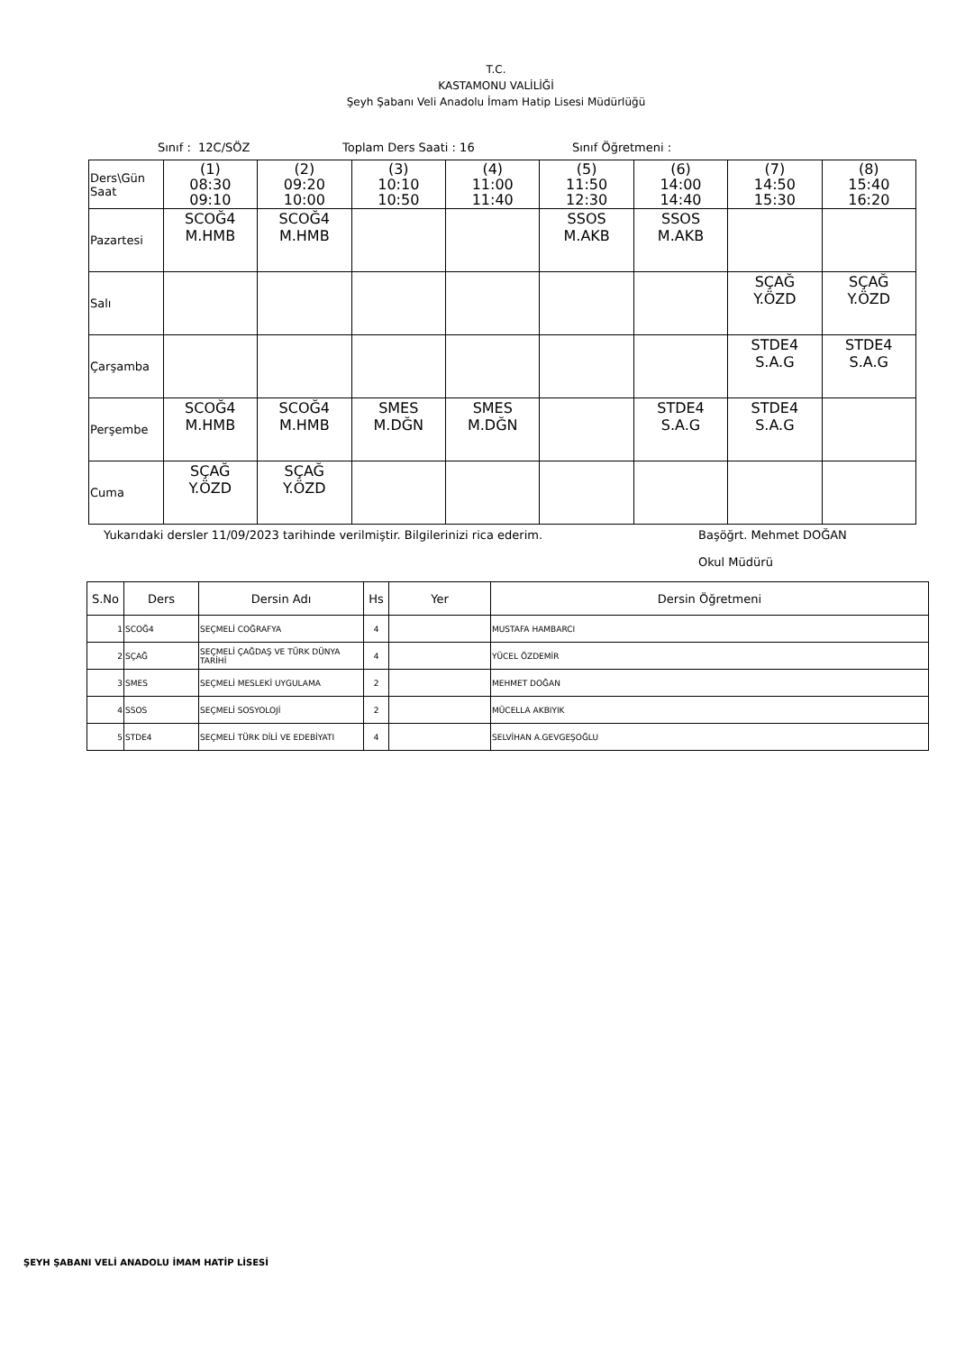T.C.
KASTAMONU VALİLİĞİ
Şeyh Şabanı Veli Anadolu İmam Hatip Lisesi Müdürlüğü
Sınıf : 12C/SÖZ Toplam Ders Saati : 16 Sınıf Öğretmeni :
| Ders\Gün Saat | (1) 08:30 09:10 | (2) 09:20 10:00 | (3) 10:10 10:50 | (4) 11:00 11:40 | (5) 11:50 12:30 | (6) 14:00 14:40 | (7) 14:50 15:30 | (8) 15:40 16:20 |
| Pazartesi | SCOĞ4 M.HMB | SCOĞ4 M.HMB | | | SSOS M.AKB | SSOS M.AKB | | |
| Salı | | | | | | | SÇAĞ Y.ÖZD | SÇAĞ Y.ÖZD |
| Çarşamba | | | | | | | STDE4 S.A.G | STDE4 S.A.G |
| Perşembe | SCOĞ4 M.HMB | SCOĞ4 M.HMB | SMES M.DĞN | SMES M.DĞN | | STDE4 S.A.G | STDE4 S.A.G | |
| Cuma | SÇAĞ Y.ÖZD | SÇAĞ Y.ÖZD | | | | | | |
Yukarıdaki dersler 11/09/2023 tarihinde verilmiştir. Bilgilerinizi rica ederim. Başöğrt. Mehmet DOĞAN
Okul Müdürü
| S.No | Ders | Dersin Adı | Hs | Yer | Dersin Öğretmeni |
| --- | --- | --- | --- | --- | --- |
| 1 | SCOĞ4 | SEÇMELİ COĞRAFYA | 4 | | MUSTAFA HAMBARCI |
| 2 | SÇAĞ | SEÇMELİ ÇAĞDAŞ VE TÜRK DÜNYA TARİHİ | 4 | | YÜCEL ÖZDEMİR |
| 3 | SMES | SEÇMELİ MESLEKİ UYGULAMA | 2 | | MEHMET DOĞAN |
| 4 | SSOS | SEÇMELİ SOSYOLOJİ | 2 | | MÜCELLA AKBIYIK |
| 5 | STDE4 | SEÇMELİ TÜRK DİLİ VE EDEBİYATI | 4 | | SELVİHAN A.GEVGEŞOĞLU |
ŞEYH ŞABANI VELİ ANADOLU İMAM HATİP LİSESİ